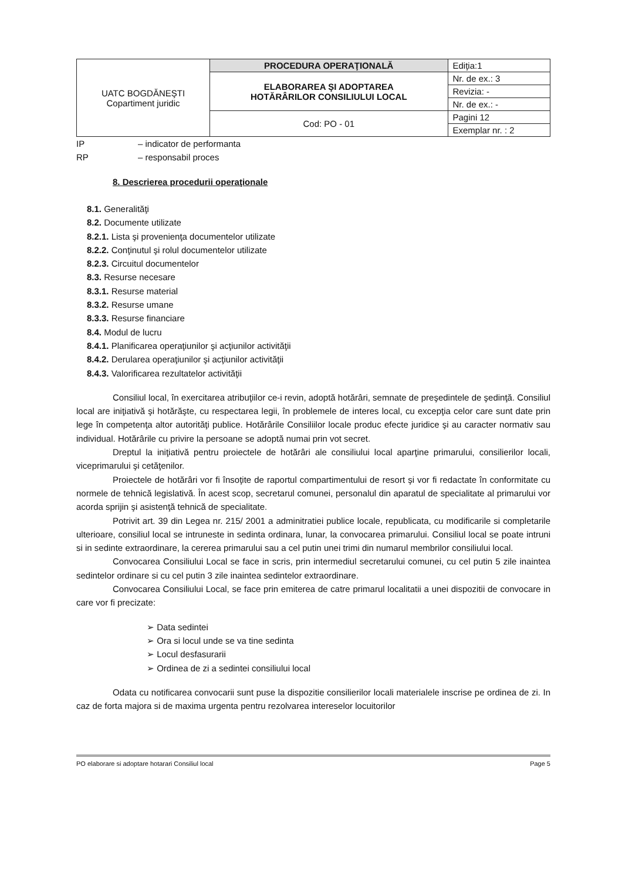| UATC BOGDĂNEŞTI Copartiment juridic | PROCEDURA OPERAŢIONALĂ | Ediţia:1 |
| | ELABORAREA ŞI ADOPTAREA HOTĂRÂRILOR CONSILIULUI LOCAL | Nr. de ex.: 3 |
| | | Revizia: - |
| | | Nr. de ex.: - |
| | Cod: PO - 01 | Pagini 12 |
| | | Exemplar nr. : 2 |
IP – indicator de performanta
RP – responsabil proces
8. Descrierea procedurii operaţionale
8.1. Generalităţi
8.2. Documente utilizate
8.2.1. Lista şi provenienţa documentelor utilizate
8.2.2. Conţinutul şi rolul documentelor utilizate
8.2.3. Circuitul documentelor
8.3. Resurse necesare
8.3.1. Resurse material
8.3.2. Resurse umane
8.3.3. Resurse financiare
8.4. Modul de lucru
8.4.1. Planificarea operaţiunilor şi acţiunilor activităţii
8.4.2. Derularea operaţiunilor şi acţiunilor activităţii
8.4.3. Valorificarea rezultatelor activităţii
Consiliul local, în exercitarea atribuţiilor ce-i revin, adoptă hotărâri, semnate de preşedintele de şedinţă. Consiliul local are iniţiativă şi hotărăşte, cu respectarea legii, în problemele de interes local, cu excepţia celor care sunt date prin lege în competenţa altor autorităţi publice. Hotărârile Consiliilor locale produc efecte juridice şi au caracter normativ sau individual. Hotărârile cu privire la persoane se adoptă numai prin vot secret.
Dreptul la iniţiativă pentru proiectele de hotărâri ale consiliului local aparţine primarului, consilierilor locali, viceprimarului şi cetăţenilor.
Proiectele de hotărâri vor fi însoţite de raportul compartimentului de resort şi vor fi redactate în conformitate cu normele de tehnică legislativă. În acest scop, secretarul comunei, personalul din aparatul de specialitate al primarului vor acorda sprijin şi asistenţă tehnică de specialitate.
Potrivit art. 39 din Legea nr. 215/ 2001 a adminitratiei publice locale, republicata, cu modificarile si completarile ulterioare, consiliul local se intruneste in sedinta ordinara, lunar, la convocarea primarului. Consiliul local se poate intruni si in sedinte extraordinare, la cererea primarului sau a cel putin unei trimi din numarul membrilor consiliului local.
Convocarea Consiliului Local se face in scris, prin intermediul secretarului comunei, cu cel putin 5 zile inaintea sedintelor ordinare si cu cel putin 3 zile inaintea sedintelor extraordinare.
Convocarea Consiliului Local, se face prin emiterea de catre primarul localitatii a unei dispozitii de convocare in care vor fi precizate:
➢ Data sedintei
➢ Ora si locul unde se va tine sedinta
➢ Locul desfasurarii
➢ Ordinea de zi a sedintei consiliului local
Odata cu notificarea convocarii sunt puse la dispozitie consilierilor locali materialele inscrise pe ordinea de zi. In caz de forta majora si de maxima urgenta pentru rezolvarea intereselor locuitorilor
PO elaborare si adoptare hotarari Consiliul local Page 5